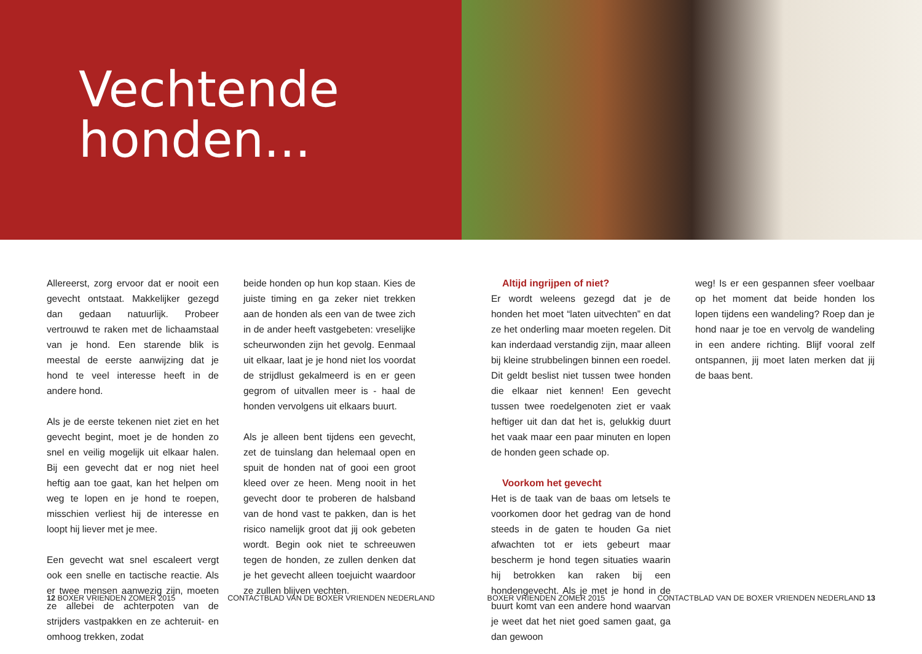Vechtende
honden...
Allereerst, zorg ervoor dat er nooit een gevecht ontstaat. Makkelijker gezegd dan gedaan natuurlijk. Probeer vertrouwd te raken met de lichaamstaal van je hond. Een starende blik is meestal de eerste aanwijzing dat je hond te veel interesse heeft in de andere hond.
Als je de eerste tekenen niet ziet en het gevecht begint, moet je de honden zo snel en veilig mogelijk uit elkaar halen. Bij een gevecht dat er nog niet heel heftig aan toe gaat, kan het helpen om weg te lopen en je hond te roepen, misschien verliest hij de interesse en loopt hij liever met je mee.
Een gevecht wat snel escaleert vergt ook een snelle en tactische reactie. Als er twee mensen aanwezig zijn, moeten ze allebei de achterpoten van de strijders vastpakken en ze achteruit- en omhoog trekken, zodat
beide honden op hun kop staan. Kies de juiste timing en ga zeker niet trekken aan de honden als een van de twee zich in de ander heeft vastgebeten: vreselijke scheurwonden zijn het gevolg. Eenmaal uit elkaar, laat je je hond niet los voordat de strijdlust gekalmeerd is en er geen gegrom of uitvallen meer is - haal de honden vervolgens uit elkaars buurt.
Als je alleen bent tijdens een gevecht, zet de tuinslang dan helemaal open en spuit de honden nat of gooi een groot kleed over ze heen. Meng nooit in het gevecht door te proberen de halsband van de hond vast te pakken, dan is het risico namelijk groot dat jij ook gebeten wordt. Begin ook niet te schreeuwen tegen de honden, ze zullen denken dat je het gevecht alleen toejuicht waardoor ze zullen blijven vechten.
Altijd ingrijpen of niet?
Er wordt weleens gezegd dat je de honden het moet “laten uitvechten” en dat ze het onderling maar moeten regelen. Dit kan inderdaad verstandig zijn, maar alleen bij kleine strubbelingen binnen een roedel. Dit geldt beslist niet tussen twee honden die elkaar niet kennen! Een gevecht tussen twee roedelgenoten ziet er vaak heftiger uit dan dat het is, gelukkig duurt het vaak maar een paar minuten en lopen de honden geen schade op.
Voorkom het gevecht
Het is de taak van de baas om letsels te voorkomen door het gedrag van de hond steeds in de gaten te houden Ga niet afwachten tot er iets gebeurt maar bescherm je hond tegen situaties waarin hij betrokken kan raken bij een hondengevecht. Als je met je hond in de buurt komt van een andere hond waarvan je weet dat het niet goed samen gaat, ga dan gewoon
weg! Is er een gespannen sfeer voelbaar op het moment dat beide honden los lopen tijdens een wandeling? Roep dan je hond naar je toe en vervolg de wandeling in een andere richting. Blijf vooral zelf ontspannen, jij moet laten merken dat jij de baas bent.
12 BOXER VRIENDEN ZOMER 2015 CONTACTBLAD VAN DE BOXER VRIENDEN NEDERLAND BOXER VRIENDEN ZOMER 2015 CONTACTBLAD VAN DE BOXER VRIENDEN NEDERLAND 13